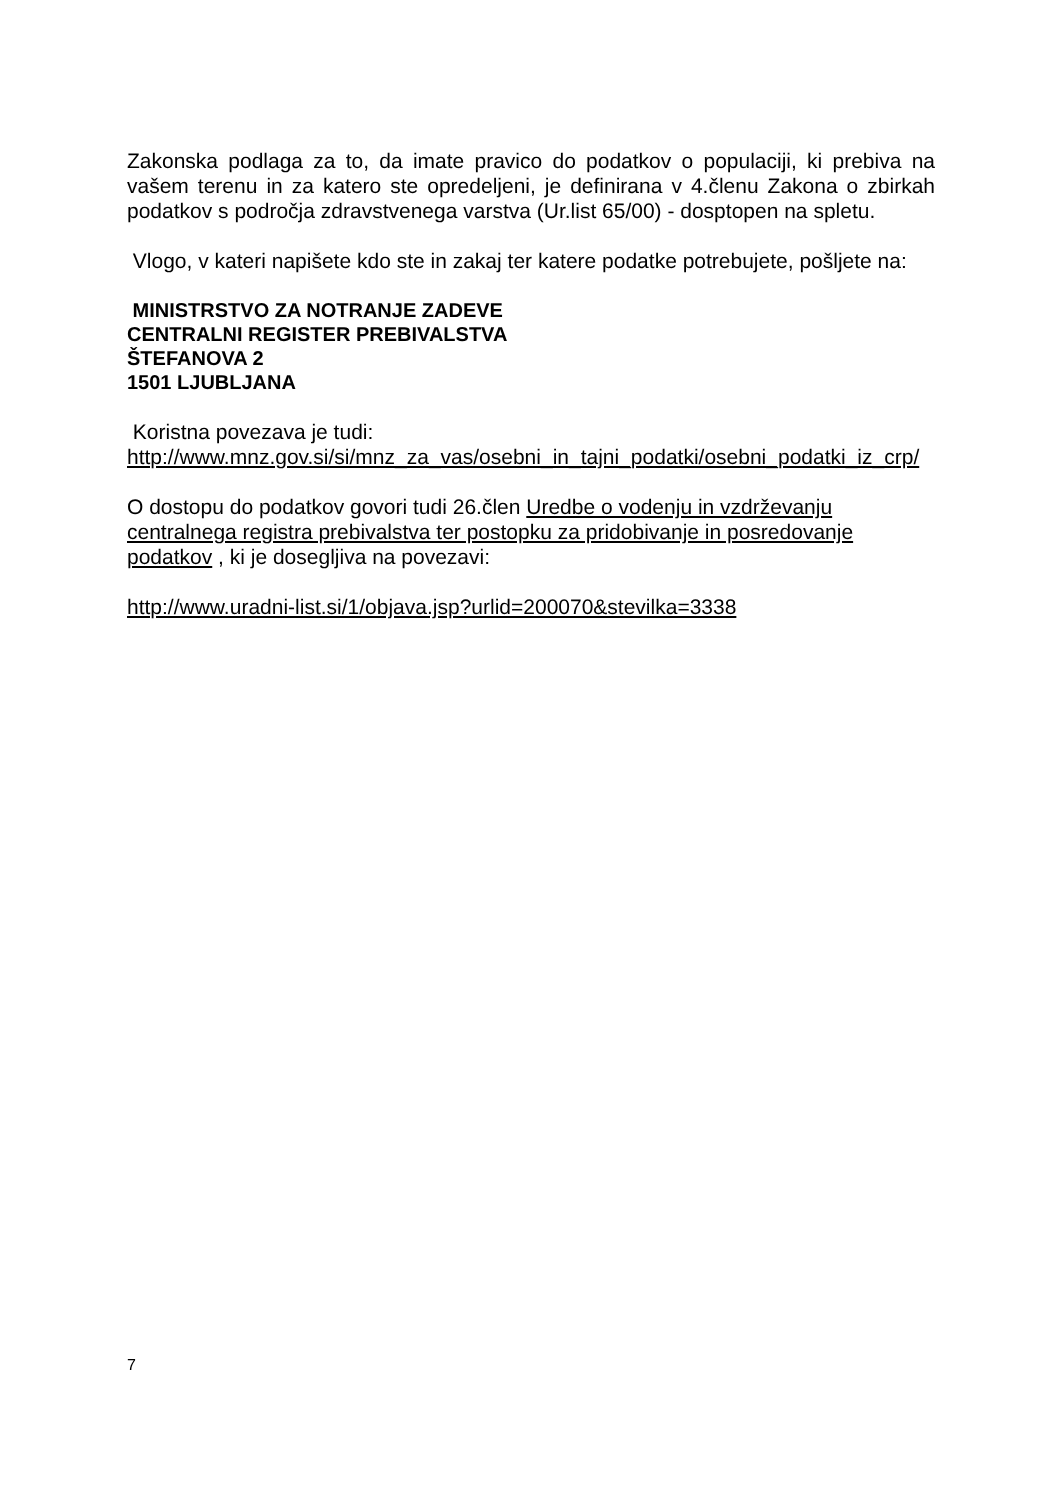Zakonska podlaga za to, da imate pravico do podatkov o populaciji, ki prebiva na vašem terenu in za katero ste opredeljeni, je definirana v 4.členu Zakona o zbirkah podatkov s področja zdravstvenega varstva (Ur.list 65/00) - dosptopen na spletu.
Vlogo, v kateri napišete kdo ste in zakaj ter katere podatke potrebujete, pošljete na:
MINISTRSTVO ZA NOTRANJE ZADEVE
CENTRALNI REGISTER PREBIVALSTVA
ŠTEFANOVA 2
1501 LJUBLJANA
Koristna povezava je tudi:
http://www.mnz.gov.si/si/mnz_za_vas/osebni_in_tajni_podatki/osebni_podatki_iz_crp/
O dostopu do podatkov govori tudi 26.člen Uredbe o vodenju in vzdrževanju
centralnega registra prebivalstva ter postopku za pridobivanje in posredovanje
podatkov , ki je dosegljiva na povezavi:
http://www.uradni-list.si/1/objava.jsp?urlid=200070&stevilka=3338
7